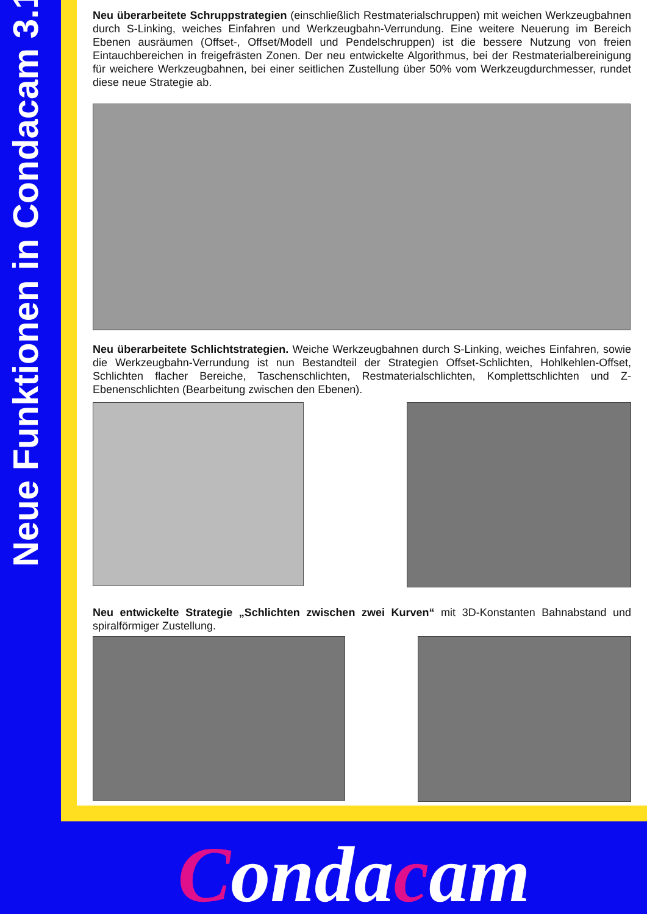Neue Funktionen in Condacam 3.1
Neu überarbeitete Schruppstrategien (einschließlich Restmaterialschruppen) mit weichen Werkzeugbahnen durch S-Linking, weiches Einfahren und Werkzeugbahn-Verrundung. Eine weitere Neuerung im Bereich Ebenen ausräumen (Offset-, Offset/Modell und Pendelschruppen) ist die bessere Nutzung von freien Eintauchbereichen in freigefrästen Zonen. Der neu entwickelte Algorithmus, bei der Restmaterialbereinigung für weichere Werkzeugbahnen, bei einer seitlichen Zustellung über 50% vom Werkzeugdurchmesser, rundet diese neue Strategie ab.
Neu überarbeitete Schlichtstrategien. Weiche Werkzeugbahnen durch S-Linking, weiches Einfahren, sowie die Werkzeugbahn-Verrundung ist nun Bestandteil der Strategien Offset-Schlichten, Hohlkehlen-Offset, Schlichten flacher Bereiche, Taschenschlichten, Restmaterialschlichten, Komplettschlichten und Z-Ebenenschlichten (Bearbeitung zwischen den Ebenen).
Neu entwickelte Strategie „Schlichten zwischen zwei Kurven“ mit 3D-Konstanten Bahnabstand und spiralförmiger Zustellung.
Condacam